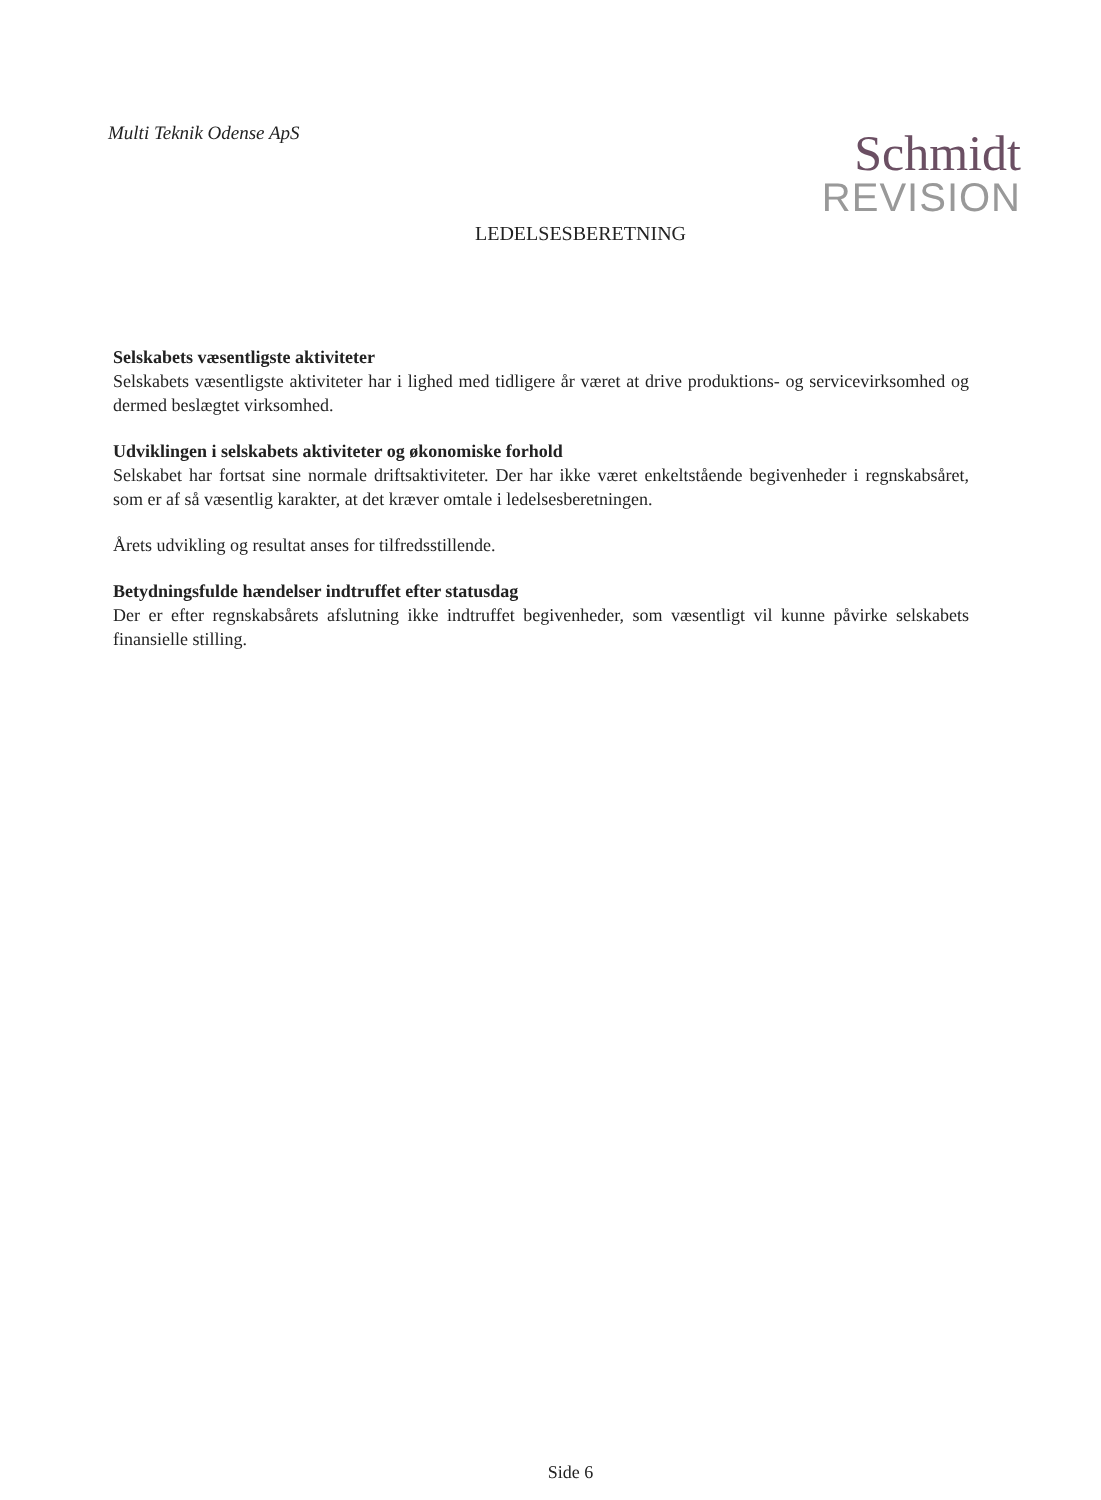Multi Teknik Odense ApS
Schmidt
REVISION
LEDELSESBERETNING
Selskabets væsentligste aktiviteter
Selskabets væsentligste aktiviteter har i lighed med tidligere år været at drive produktions- og servicevirksomhed og dermed beslægtet virksomhed.
Udviklingen i selskabets aktiviteter og økonomiske forhold
Selskabet har fortsat sine normale driftsaktiviteter. Der har ikke været enkeltstående begivenheder i regnskabsåret, som er af så væsentlig karakter, at det kræver omtale i ledelsesberetningen.
Årets udvikling og resultat anses for tilfredsstillende.
Betydningsfulde hændelser indtruffet efter statusdag
Der er efter regnskabsårets afslutning ikke indtruffet begivenheder, som væsentligt vil kunne påvirke selskabets finansielle stilling.
Side 6